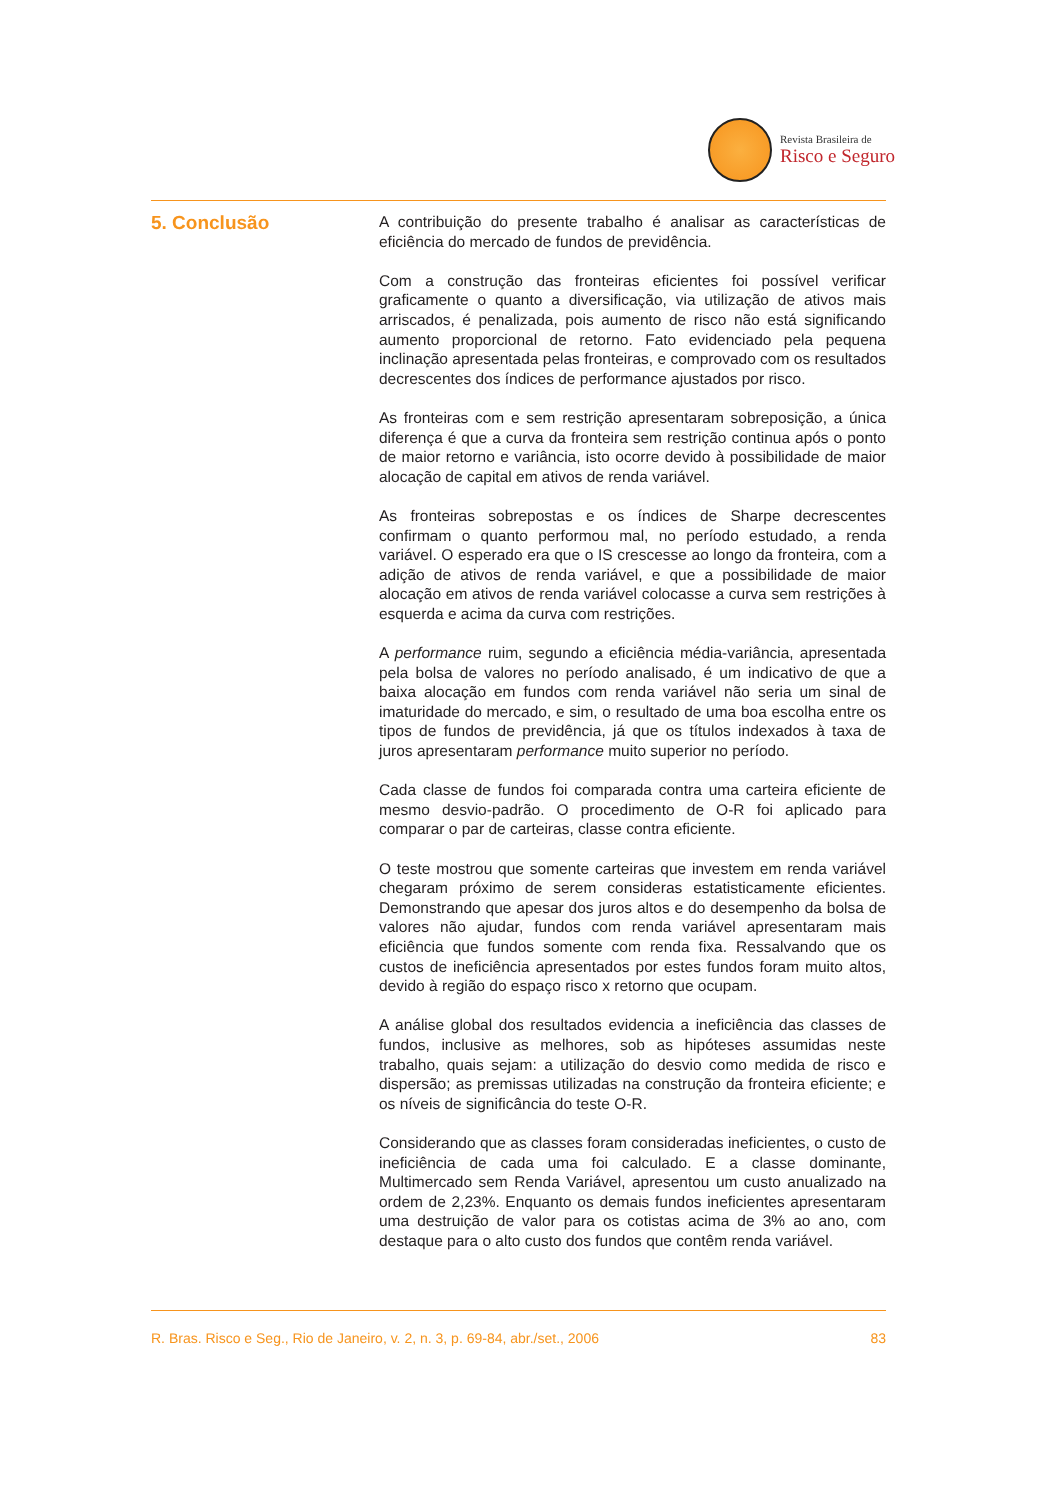Revista Brasileira de
Risco e Seguro
5. Conclusão
A contribuição do presente trabalho é analisar as características de eficiência do mercado de fundos de previdência.
Com a construção das fronteiras eficientes foi possível verificar graficamente o quanto a diversificação, via utilização de ativos mais arriscados, é penalizada, pois aumento de risco não está significando aumento proporcional de retorno. Fato evidenciado pela pequena inclinação apresentada pelas fronteiras, e comprovado com os resultados decrescentes dos índices de performance ajustados por risco.
As fronteiras com e sem restrição apresentaram sobreposição, a única diferença é que a curva da fronteira sem restrição continua após o ponto de maior retorno e variância, isto ocorre devido à possibilidade de maior alocação de capital em ativos de renda variável.
As fronteiras sobrepostas e os índices de Sharpe decrescentes confirmam o quanto performou mal, no período estudado, a renda variável. O esperado era que o IS crescesse ao longo da fronteira, com a adição de ativos de renda variável, e que a possibilidade de maior alocação em ativos de renda variável colocasse a curva sem restrições à esquerda e acima da curva com restrições.
A performance ruim, segundo a eficiência média-variância, apresentada pela bolsa de valores no período analisado, é um indicativo de que a baixa alocação em fundos com renda variável não seria um sinal de imaturidade do mercado, e sim, o resultado de uma boa escolha entre os tipos de fundos de previdência, já que os títulos indexados à taxa de juros apresentaram performance muito superior no período.
Cada classe de fundos foi comparada contra uma carteira eficiente de mesmo desvio-padrão. O procedimento de O-R foi aplicado para comparar o par de carteiras, classe contra eficiente.
O teste mostrou que somente carteiras que investem em renda variável chegaram próximo de serem consideras estatisticamente eficientes. Demonstrando que apesar dos juros altos e do desempenho da bolsa de valores não ajudar, fundos com renda variável apresentaram mais eficiência que fundos somente com renda fixa. Ressalvando que os custos de ineficiência apresentados por estes fundos foram muito altos, devido à região do espaço risco x retorno que ocupam.
A análise global dos resultados evidencia a ineficiência das classes de fundos, inclusive as melhores, sob as hipóteses assumidas neste trabalho, quais sejam: a utilização do desvio como medida de risco e dispersão; as premissas utilizadas na construção da fronteira eficiente; e os níveis de significância do teste O-R.
Considerando que as classes foram consideradas ineficientes, o custo de ineficiência de cada uma foi calculado. E a classe dominante, Multimercado sem Renda Variável, apresentou um custo anualizado na ordem de 2,23%. Enquanto os demais fundos ineficientes apresentaram uma destruição de valor para os cotistas acima de 3% ao ano, com destaque para o alto custo dos fundos que contêm renda variável.
R. Bras. Risco e Seg., Rio de Janeiro, v. 2, n. 3, p. 69-84, abr./set., 2006 83